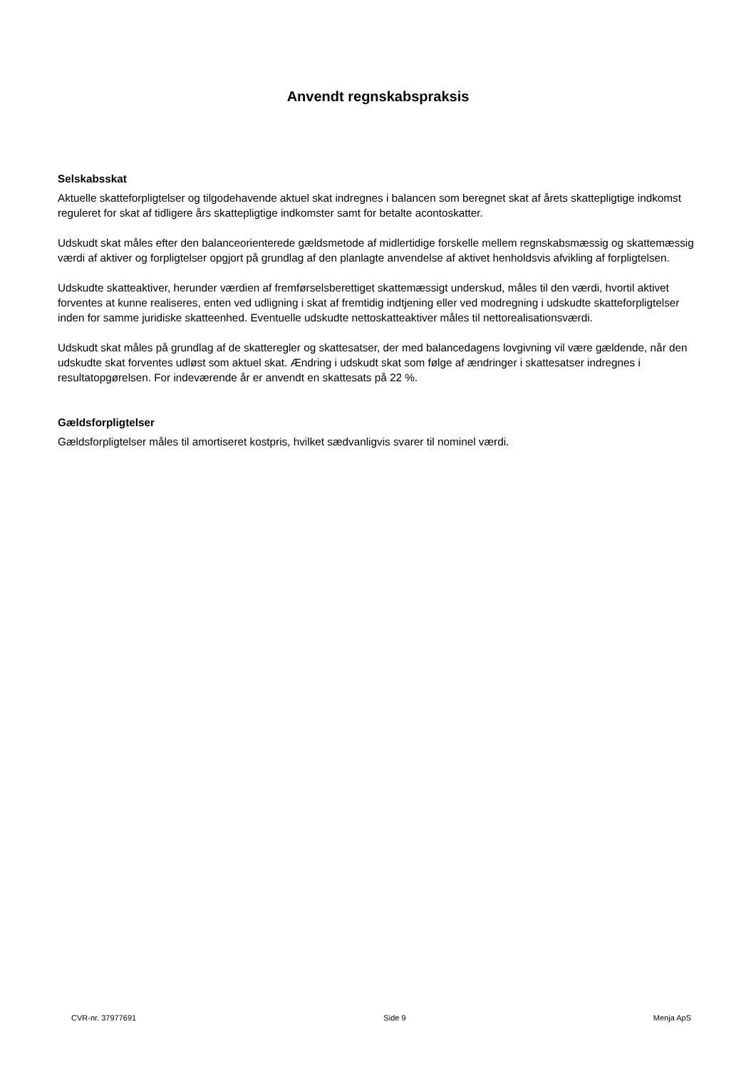Anvendt regnskabspraksis
Selskabsskat
Aktuelle skatteforpligtelser og tilgodehavende aktuel skat indregnes i balancen som beregnet skat af årets skattepligtige indkomst reguleret for skat af tidligere års skattepligtige indkomster samt for betalte aconto­skatter.
Udskudt skat måles efter den balanceorienterede gældsmetode af midlertidige forskelle mellem regnskabs­mæssig og skattemæssig værdi af aktiver og forpligtelser opgjort på grundlag af den planlagte anvendelse af aktivet henholdsvis afvikling af forpligtelsen.
Udskudte skatteaktiver, herunder værdien af fremførselsberettiget skattemæssigt underskud, måles til den værdi, hvortil aktivet forventes at kunne realiseres, enten ved udligning i skat af fremtidig indtjening eller ved modregning i udskudte skatteforpligtelser inden for samme juridiske skatteenhed. Eventuelle udskudte netto­skatteaktiver måles til nettorealisationsværdi.
Udskudt skat måles på grundlag af de skatteregler og skattesatser, der med balancedagens lovgivning vil være gældende, når den udskudte skat forventes udløst som aktuel skat. Ændring i udskudt skat som følge af æn­dringer i skattesatser indregnes i resultatopgørelsen. For indeværende år er anvendt en skattesats på 22 %.
Gældsforpligtelser
Gældsforpligtelser måles til amortiseret kostpris, hvilket sædvanligvis svarer til nominel værdi.
CVR-nr. 37977691 Side 9 Menja ApS